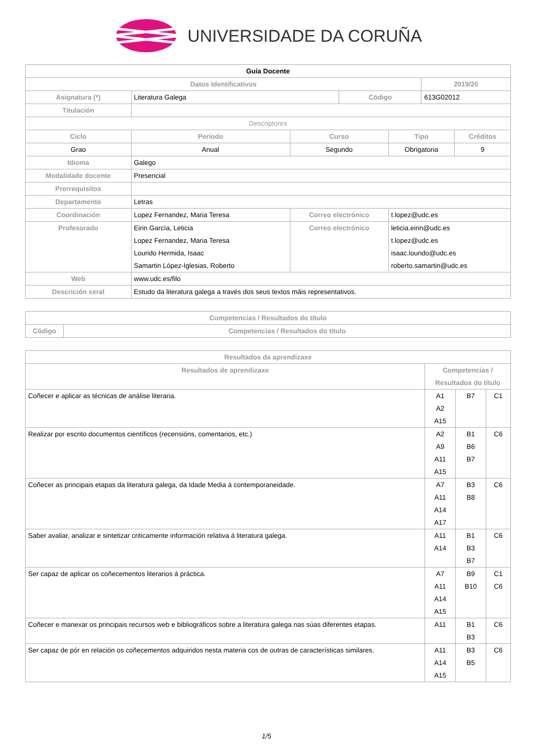UNIVERSIDADE DA CORUÑA
| Guía Docente | | | | | | |
| Datos Identificativos | | | | | 2019/20 | |
| Asignatura (*) | Literatura Galega | | Código | | 613G02012 | |
| Titulación | | | | | | |
| Descriptores | | | | | | |
| Ciclo | Período | Curso | | Tipo | | Créditos |
| Grao | Anual | Segundo | | Obrigatoria | | 9 |
| Idioma | Galego | | | | | |
| Modalidade docente | Presencial | | | | | |
| Prerrequisitos | | | | | | |
| Departamento | Letras | | | | | |
| Coordinación | Lopez Fernandez, Maria Teresa | Correo electrónico | | t.lopez@udc.es | | |
| Profesorado | Eirin García, Leticia Lopez Fernandez, Maria Teresa Lourido Hermida, Isaac Samartin López-Iglesias, Roberto | Correo electrónico | | leticia.eirin@udc.es t.lopez@udc.es isaac.lourido@udc.es roberto.samartin@udc.es | | |
| Web | www.udc.es/filo | | | | | |
| Descrición xeral | Estudo da literatura galega a través dos seus textos máis representativos. | | | | | |
| Competencias / Resultados do título | |
| --- | --- |
| Código | Competencias / Resultados do título |
| Resultados da aprendizaxe | | | |
| --- | --- | --- | --- |
| Resultados de aprendizaxe | Competencias / Resultados do título | | |
| Coñecer e aplicar as técnicas de análise literaria. | A1 A2 A15 | B7 | C1 |
| Realizar por escrito documentos científicos (recensións, comentarios, etc.) | A2 A9 A11 A15 | B1 B6 B7 | C6 |
| Coñecer as principais etapas da literatura galega, da Idade Media á contemporaneidade. | A7 A11 A14 A17 | B3 B8 | C6 |
| Saber avaliar, analizar e sintetizar criticamente información relativa á literatura galega. | A11 A14 | B1 B3 B7 | C6 |
| Ser capaz de aplicar os coñecementos literarios á práctica. | A7 A11 A14 A15 | B9 B10 | C1 C6 |
| Coñecer e manexar os principais recursos web e bibliográficos sobre a literatura galega nas súas diferentes etapas. | A11 | B1 B3 | C6 |
| Ser capaz de pór en relación os coñecementos adquiridos nesta materia cos de outras de características similares. | A11 A14 A15 | B3 B5 | C6 |
1/5